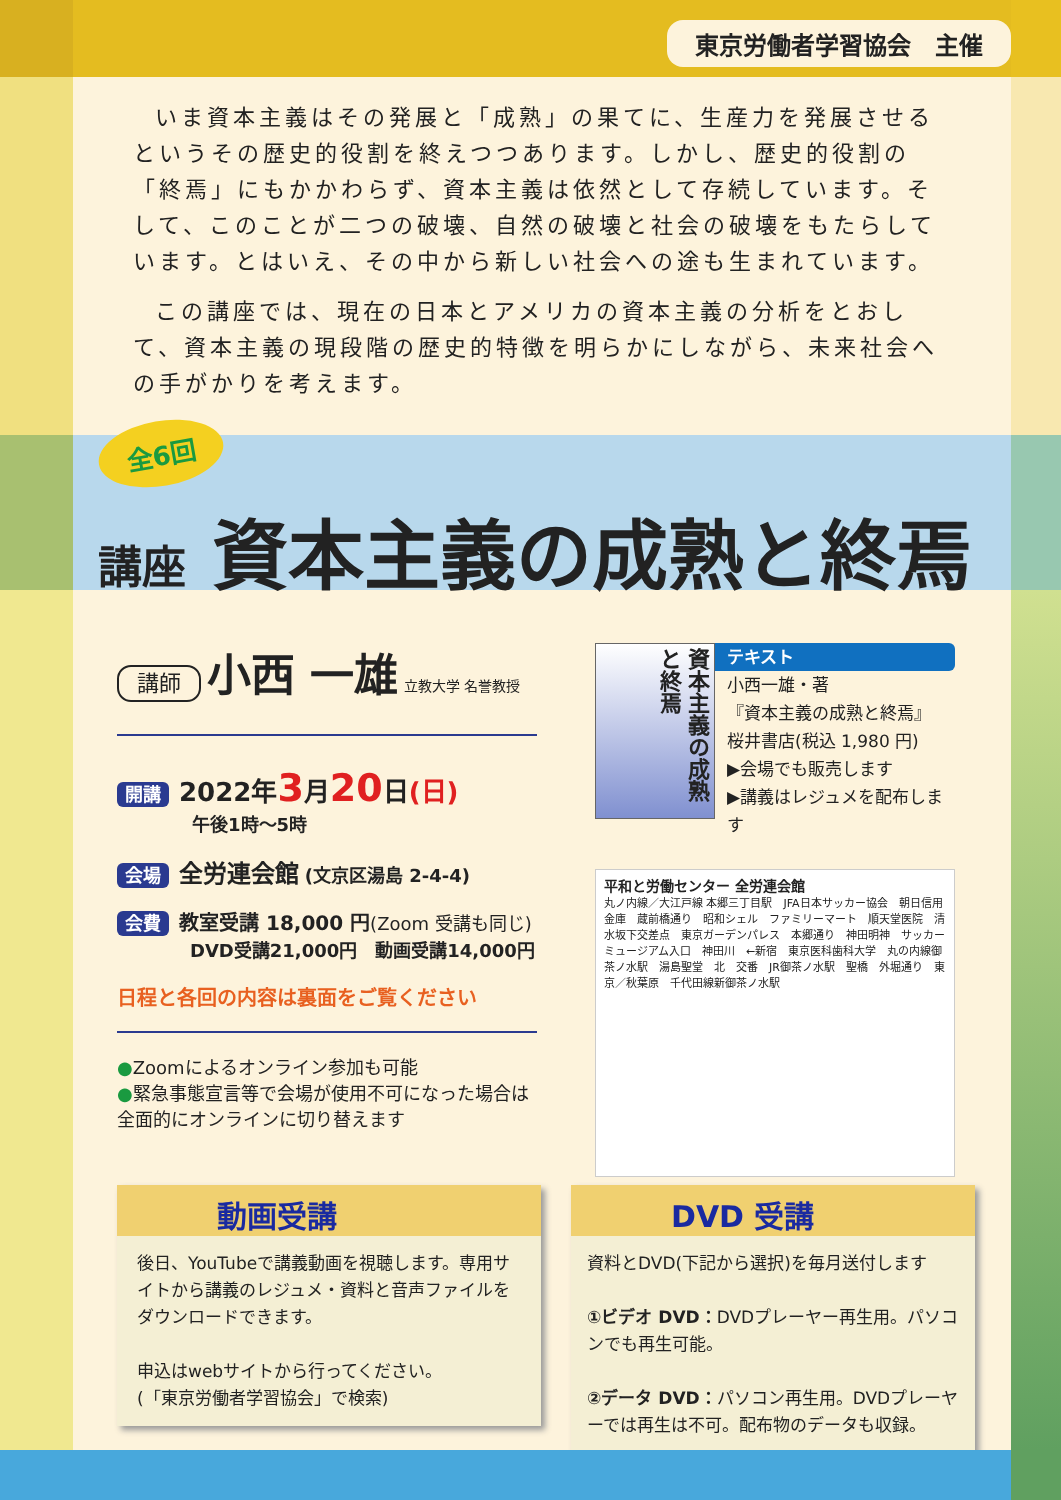東京労働者学習協会　主催
いま資本主義はその発展と「成熟」の果てに、生産力を発展させるというその歴史的役割を終えつつあります。しかし、歴史的役割の「終焉」にもかかわらず、資本主義は依然として存続しています。そして、このことが二つの破壊、自然の破壊と社会の破壊をもたらしています。とはいえ、その中から新しい社会への途も生まれています。
この講座では、現在の日本とアメリカの資本主義の分析をとおして、資本主義の現段階の歴史的特徴を明らかにしながら、未来社会への手がかりを考えます。
全6回
講座 資本主義の成熟と終焉
講師 小西 一雄 立教大学 名誉教授
開講 2022年3月20日(日)
午後1時〜5時
会場 全労連会館 (文京区湯島 2-4-4)
会費 教室受講 18,000 円(Zoom 受講も同じ)
DVD受講21,000円　動画受講14,000円
日程と各回の内容は裏面をご覧ください
●Zoomによるオンライン参加も可能
●緊急事態宣言等で会場が使用不可になった場合は全面的にオンラインに切り替えます
資本主義の成熟と終焉
テキスト
小西一雄・著
『資本主義の成熟と終焉』
桜井書店(税込 1,980 円)
▶会場でも販売します
▶講義はレジュメを配布します
平和と労働センター 全労連会館
丸ノ内線／大江戸線 本郷三丁目駅　JFA日本サッカー協会　朝日信用金庫　蔵前橋通り　昭和シェル　ファミリーマート　順天堂医院　清水坂下交差点　東京ガーデンパレス　本郷通り　神田明神　サッカーミュージアム入口　神田川　←新宿　東京医科歯科大学　丸の内線御茶ノ水駅　湯島聖堂　北　交番　JR御茶ノ水駅　聖橋　外堀通り　東京／秋葉原　千代田線新御茶ノ水駅
動画受講
後日、YouTubeで講義動画を視聴します。専用サイトから講義のレジュメ・資料と音声ファイルをダウンロードできます。
申込はwebサイトから行ってください。
(「東京労働者学習協会」で検索)
DVD 受講
資料とDVD(下記から選択)を毎月送付します
①ビデオ DVD：DVDプレーヤー再生用。パソコンでも再生可能。
②データ DVD：パソコン再生用。DVDプレーヤーでは再生は不可。配布物のデータも収録。